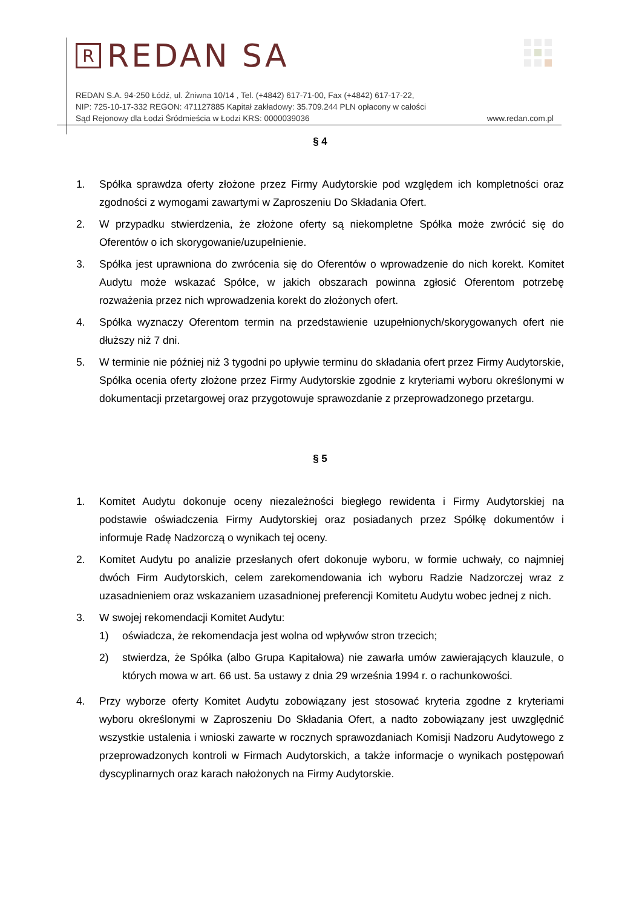R REDAN SA
REDAN S.A. 94-250 Łódź, ul. Żniwna 10/14 , Tel. (+4842) 617-71-00, Fax (+4842) 617-17-22,
NIP: 725-10-17-332 REGON: 471127885 Kapitał zakładowy: 35.709.244 PLN opłacony w całości
Sąd Rejonowy dla Łodzi Śródmieścia w Łodzi KRS: 0000039036 www.redan.com.pl
§ 4
1. Spółka sprawdza oferty złożone przez Firmy Audytorskie pod względem ich kompletności oraz zgodności z wymogami zawartymi w Zaproszeniu Do Składania Ofert.
2. W przypadku stwierdzenia, że złożone oferty są niekompletne Spółka może zwrócić się do Oferentów o ich skorygowanie/uzupełnienie.
3. Spółka jest uprawniona do zwrócenia się do Oferentów o wprowadzenie do nich korekt. Komitet Audytu może wskazać Spółce, w jakich obszarach powinna zgłosić Oferentom potrzebę rozważenia przez nich wprowadzenia korekt do złożonych ofert.
4. Spółka wyznaczy Oferentom termin na przedstawienie uzupełnionych/skorygowanych ofert nie dłuższy niż 7 dni.
5. W terminie nie później niż 3 tygodni po upływie terminu do składania ofert przez Firmy Audytorskie, Spółka ocenia oferty złożone przez Firmy Audytorskie zgodnie z kryteriami wyboru określonymi w dokumentacji przetargowej oraz przygotowuje sprawozdanie z przeprowadzonego przetargu.
§ 5
1. Komitet Audytu dokonuje oceny niezależności biegłego rewidenta i Firmy Audytorskiej na podstawie oświadczenia Firmy Audytorskiej oraz posiadanych przez Spółkę dokumentów i informuje Radę Nadzorczą o wynikach tej oceny.
2. Komitet Audytu po analizie przesłanych ofert dokonuje wyboru, w formie uchwały, co najmniej dwóch Firm Audytorskich, celem zarekomendowania ich wyboru Radzie Nadzorczej wraz z uzasadnieniem oraz wskazaniem uzasadnionej preferencji Komitetu Audytu wobec jednej z nich.
3. W swojej rekomendacji Komitet Audytu:
1) oświadcza, że rekomendacja jest wolna od wpływów stron trzecich;
2) stwierdza, że Spółka (albo Grupa Kapitałowa) nie zawarła umów zawierających klauzule, o których mowa w art. 66 ust. 5a ustawy z dnia 29 września 1994 r. o rachunkowości.
4. Przy wyborze oferty Komitet Audytu zobowiązany jest stosować kryteria zgodne z kryteriami wyboru określonymi w Zaproszeniu Do Składania Ofert, a nadto zobowiązany jest uwzględnić wszystkie ustalenia i wnioski zawarte w rocznych sprawozdaniach Komisji Nadzoru Audytowego z przeprowadzonych kontroli w Firmach Audytorskich, a także informacje o wynikach postępowań dyscyplinarnych oraz karach nałożonych na Firmy Audytorskie.